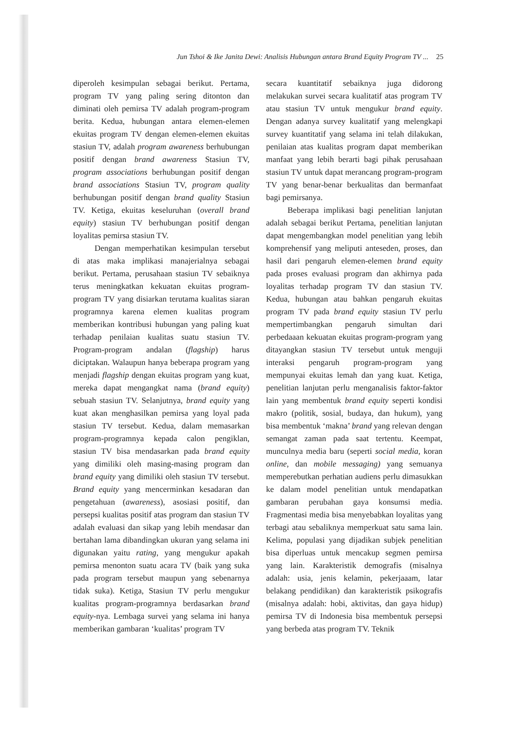Jun Tshoi & Ike Janita Dewi: Analisis Hubungan antara Brand Equity Program TV ... 25
diperoleh kesimpulan sebagai berikut. Pertama, program TV yang paling sering ditonton dan diminati oleh pemirsa TV adalah program-program berita. Kedua, hubungan antara elemen-elemen ekuitas program TV dengan elemen-elemen ekuitas stasiun TV, adalah program awareness berhubungan positif dengan brand awareness Stasiun TV, program associations berhubungan positif dengan brand associations Stasiun TV, program quality berhubungan positif dengan brand quality Stasiun TV. Ketiga, ekuitas keseluruhan (overall brand equity) stasiun TV berhubungan positif dengan loyalitas pemirsa stasiun TV.
Dengan memperhatikan kesimpulan tersebut di atas maka implikasi manajerialnya sebagai berikut. Pertama, perusahaan stasiun TV sebaiknya terus meningkatkan kekuatan ekuitas program-program TV yang disiarkan terutama kualitas siaran programnya karena elemen kualitas program memberikan kontribusi hubungan yang paling kuat terhadap penilaian kualitas suatu stasiun TV. Program-program andalan (flagship) harus diciptakan. Walaupun hanya beberapa program yang menjadi flagship dengan ekuitas program yang kuat, mereka dapat mengangkat nama (brand equity) sebuah stasiun TV. Selanjutnya, brand equity yang kuat akan menghasilkan pemirsa yang loyal pada stasiun TV tersebut. Kedua, dalam memasarkan program-programnya kepada calon pengiklan, stasiun TV bisa mendasarkan pada brand equity yang dimiliki oleh masing-masing program dan brand equity yang dimiliki oleh stasiun TV tersebut. Brand equity yang mencerminkan kesadaran dan pengetahuan (awareness), asosiasi positif, dan persepsi kualitas positif atas program dan stasiun TV adalah evaluasi dan sikap yang lebih mendasar dan bertahan lama dibandingkan ukuran yang selama ini digunakan yaitu rating, yang mengukur apakah pemirsa menonton suatu acara TV (baik yang suka pada program tersebut maupun yang sebenarnya tidak suka). Ketiga, Stasiun TV perlu mengukur kualitas program-programnya berdasarkan brand equity-nya. Lembaga survei yang selama ini hanya memberikan gambaran ‘kualitas’ program TV
secara kuantitatif sebaiknya juga didorong melakukan survei secara kualitatif atas program TV atau stasiun TV untuk mengukur brand equity. Dengan adanya survey kualitatif yang melengkapi survey kuantitatif yang selama ini telah dilakukan, penilaian atas kualitas program dapat memberikan manfaat yang lebih berarti bagi pihak perusahaan stasiun TV untuk dapat merancang program-program TV yang benar-benar berkualitas dan bermanfaat bagi pemirsanya.
Beberapa implikasi bagi penelitian lanjutan adalah sebagai berikut Pertama, penelitian lanjutan dapat mengembangkan model penelitian yang lebih komprehensif yang meliputi anteseden, proses, dan hasil dari pengaruh elemen-elemen brand equity pada proses evaluasi program dan akhirnya pada loyalitas terhadap program TV dan stasiun TV. Kedua, hubungan atau bahkan pengaruh ekuitas program TV pada brand equity stasiun TV perlu mempertimbangkan pengaruh simultan dari perbedaaan kekuatan ekuitas program-program yang ditayangkan stasiun TV tersebut untuk menguji interaksi pengaruh program-program yang mempunyai ekuitas lemah dan yang kuat. Ketiga, penelitian lanjutan perlu menganalisis faktor-faktor lain yang membentuk brand equity seperti kondisi makro (politik, sosial, budaya, dan hukum), yang bisa membentuk ‘makna’ brand yang relevan dengan semangat zaman pada saat tertentu. Keempat, munculnya media baru (seperti social media, koran online, dan mobile messaging) yang semuanya memperebutkan perhatian audiens perlu dimasukkan ke dalam model penelitian untuk mendapatkan gambaran perubahan gaya konsumsi media. Fragmentasi media bisa menyebabkan loyalitas yang terbagi atau sebaliknya memperkuat satu sama lain. Kelima, populasi yang dijadikan subjek penelitian bisa diperluas untuk mencakup segmen pemirsa yang lain. Karakteristik demografis (misalnya adalah: usia, jenis kelamin, pekerjaaam, latar belakang pendidikan) dan karakteristik psikografis (misalnya adalah: hobi, aktivitas, dan gaya hidup) pemirsa TV di Indonesia bisa membentuk persepsi yang berbeda atas program TV. Teknik